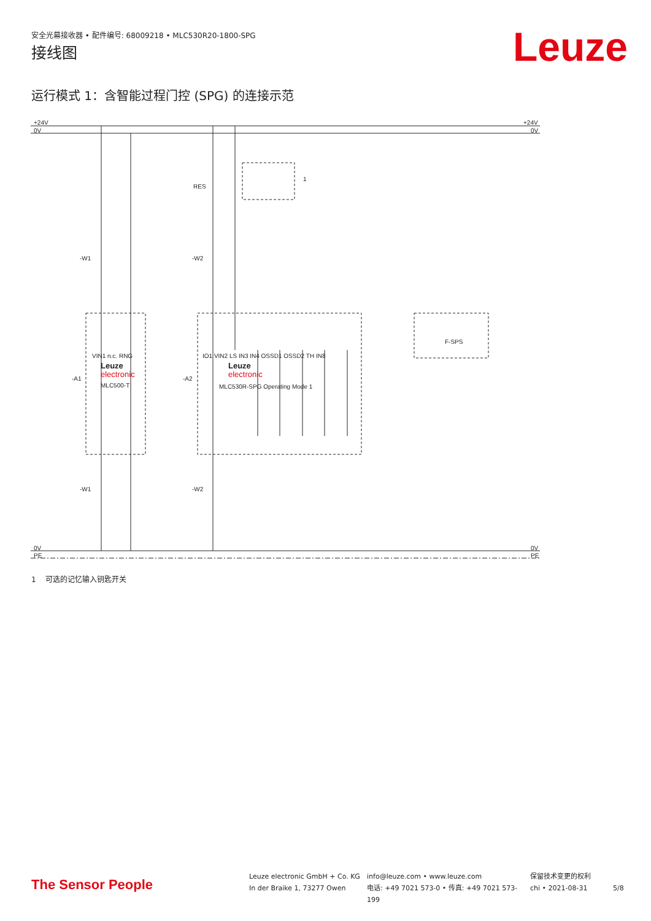安全光幕接收器 • 配件编号: 68009218 • MLC530R20-1800-SPG
Leuze 接线图
运行模式 1：含智能过程门控 (SPG) 的连接示范
+24V
0V
+24V
0V
0V
PE
0V
PE
RES
-W1
-W2
-A1
-A2
F-SPS
-W1
-W2
Leuze
electronic
MLC500-T
Leuze
electronic
MLC530R-SPG Operating Mode 1
1
VIN1 n.c. RNG
IO1 VIN2 LS IN3 IN4 OSSD1 OSSD2 TH IN8
1 可选的记忆输入钥匙开关
The Sensor People
Leuze electronic GmbH + Co. KG
In der Braike 1, 73277 Owen
info@leuze.com • www.leuze.com
电话: +49 7021 573-0 • 传真: +49 7021 573-199
保留技术变更的权利
chi • 2021-08-31
5/8